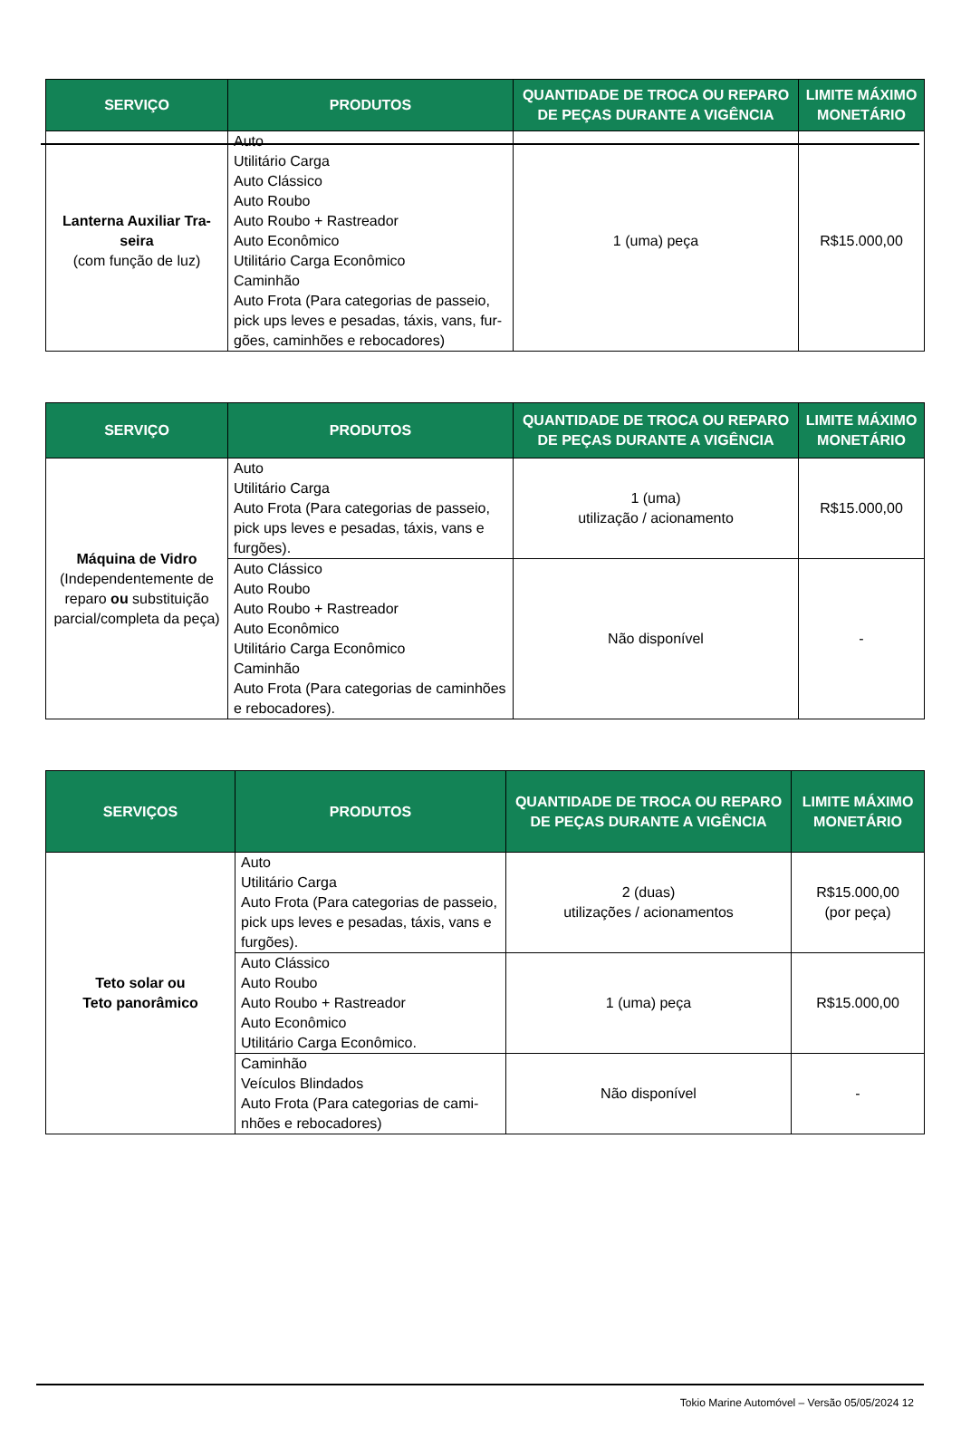| SERVIÇO | PRODUTOS | QUANTIDADE DE TROCA OU REPARO DE PEÇAS DURANTE A VIGÊNCIA | LIMITE MÁXIMO MONETÁRIO |
| --- | --- | --- | --- |
| Lanterna Auxiliar Tra-seira (com função de luz) | Auto Utilitário Carga Auto Clássico Auto Roubo Auto Roubo + Rastreador Auto Econômico Utilitário Carga Econômico Caminhão Auto Frota (Para categorias de passeio, pick ups leves e pesadas, táxis, vans, fur-gões, caminhões e rebocadores) | 1 (uma) peça | R$15.000,00 |
| SERVIÇO | PRODUTOS | QUANTIDADE DE TROCA OU REPARO DE PEÇAS DURANTE A VIGÊNCIA | LIMITE MÁXIMO MONETÁRIO |
| --- | --- | --- | --- |
| Máquina de Vidro (Independentemente de reparo ou substituição parcial/completa da peça) | Auto Utilitário Carga Auto Frota (Para categorias de passeio, pick ups leves e pesadas, táxis, vans e furgões). | 1 (uma) utilização / acionamento | R$15.000,00 |
| | Auto Clássico Auto Roubo Auto Roubo + Rastreador Auto Econômico Utilitário Carga Econômico Caminhão Auto Frota (Para categorias de caminhões e rebocadores). | Não disponível | - |
| SERVIÇOS | PRODUTOS | QUANTIDADE DE TROCA OU REPARO DE PEÇAS DURANTE A VIGÊNCIA | LIMITE MÁXIMO MONETÁRIO |
| --- | --- | --- | --- |
| Teto solar ou Teto panorâmico | Auto Utilitário Carga Auto Frota (Para categorias de passeio, pick ups leves e pesadas, táxis, vans e furgões). | 2 (duas) utilizações / acionamentos | R$15.000,00 (por peça) |
| | Auto Clássico Auto Roubo Auto Roubo + Rastreador Auto Econômico Utilitário Carga Econômico. | 1 (uma) peça | R$15.000,00 |
| | Caminhão Veículos Blindados Auto Frota (Para categorias de cami-nhões e rebocadores) | Não disponível | - |
Tokio Marine Automóvel – Versão 05/05/2024 12